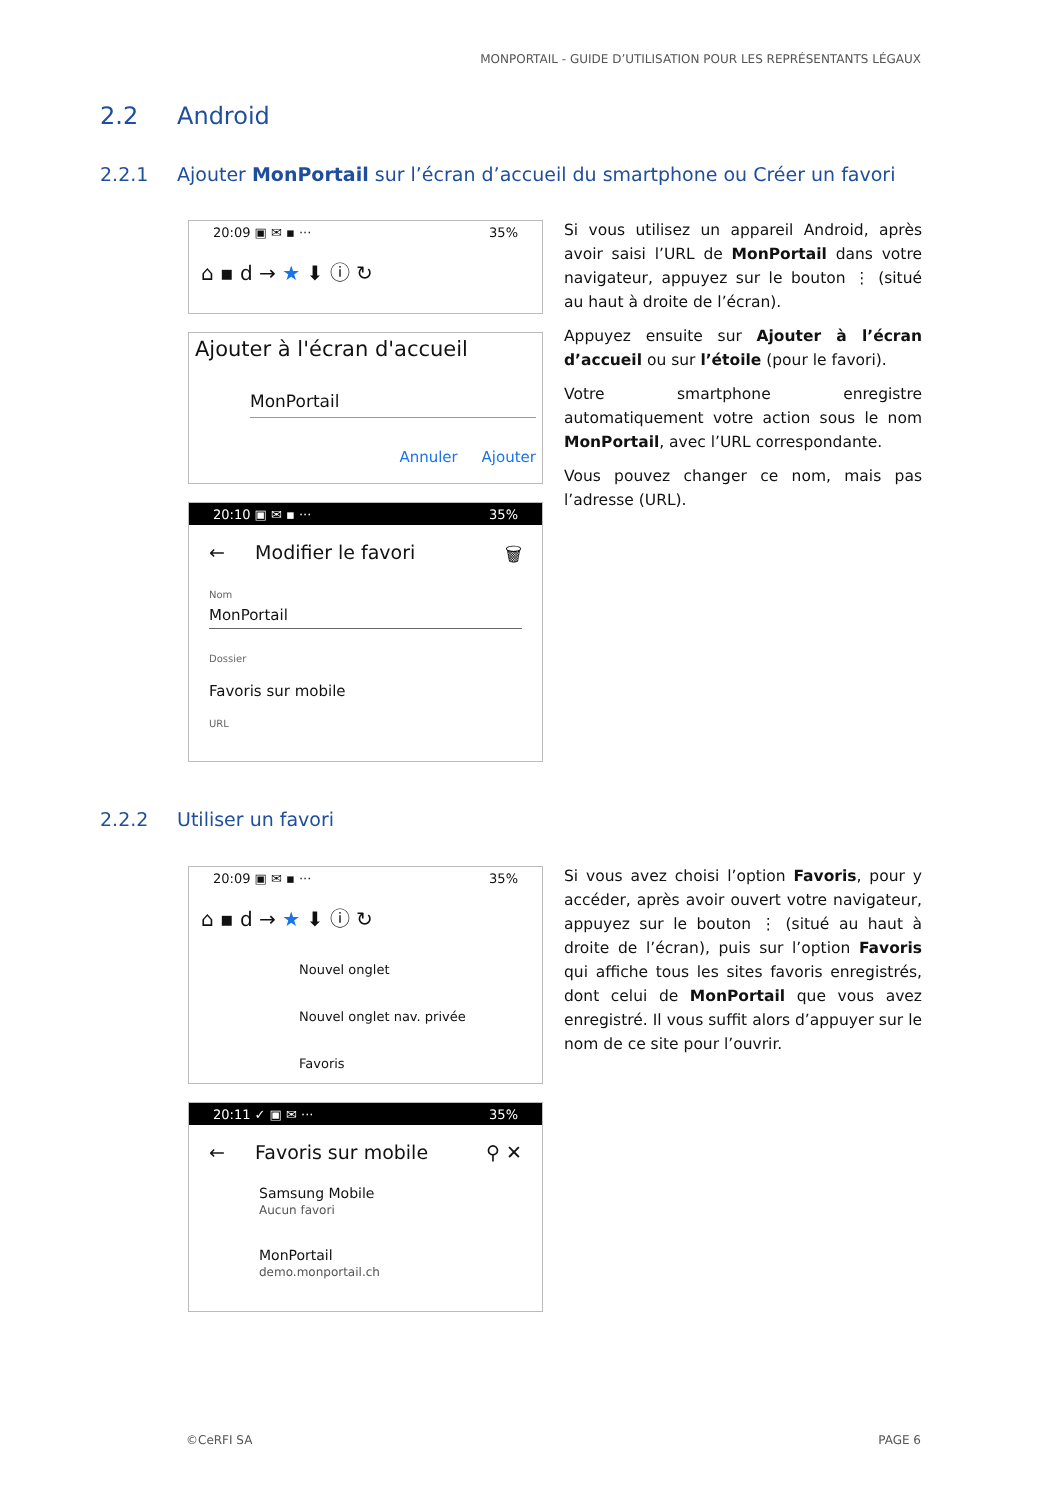MONPORTAIL - GUIDE D’UTILISATION POUR LES REPRÉSENTANTS LÉGAUX
2.2 Android
2.2.1 Ajouter MonPortail sur l’écran d’accueil du smartphone ou Créer un favori
20:09 ▣ ✉ ▪ ··· 35%
⌂ ▪ d → ★ ⬇ ⓘ ↻
Ajouter à l'écran d'accueil
MonPortail
Annuler Ajouter
20:10 ▣ ✉ ▪ ··· 35%
← Modifier le favori 🗑
Nom
MonPortail
Dossier
Favoris sur mobile
URL
Si vous utilisez un appareil Android, après avoir saisi l’URL de MonPortail dans votre navigateur, appuyez sur le bouton ⋮ (situé au haut à droite de l’écran).
Appuyez ensuite sur Ajouter à l’écran d’accueil ou sur l’étoile (pour le favori).
Votre smartphone enregistre automatiquement votre action sous le nom MonPortail, avec l’URL correspondante.
Vous pouvez changer ce nom, mais pas l’adresse (URL).
2.2.2 Utiliser un favori
20:09 ▣ ✉ ▪ ··· 35%
⌂ ▪ d → ★ ⬇ ⓘ ↻
Nouvel onglet
Nouvel onglet nav. privée
Favoris
20:11 ✓ ▣ ✉ ··· 35%
← Favoris sur mobile ⚲ ✕
Samsung Mobile
Aucun favori
MonPortail
demo.monportail.ch
Si vous avez choisi l’option Favoris, pour y accéder, après avoir ouvert votre navigateur, appuyez sur le bouton ⋮ (situé au haut à droite de l’écran), puis sur l’option Favoris qui affiche tous les sites favoris enregistrés, dont celui de MonPortail que vous avez enregistré. Il vous suffit alors d’appuyer sur le nom de ce site pour l’ouvrir.
©CeRFI SA PAGE 6